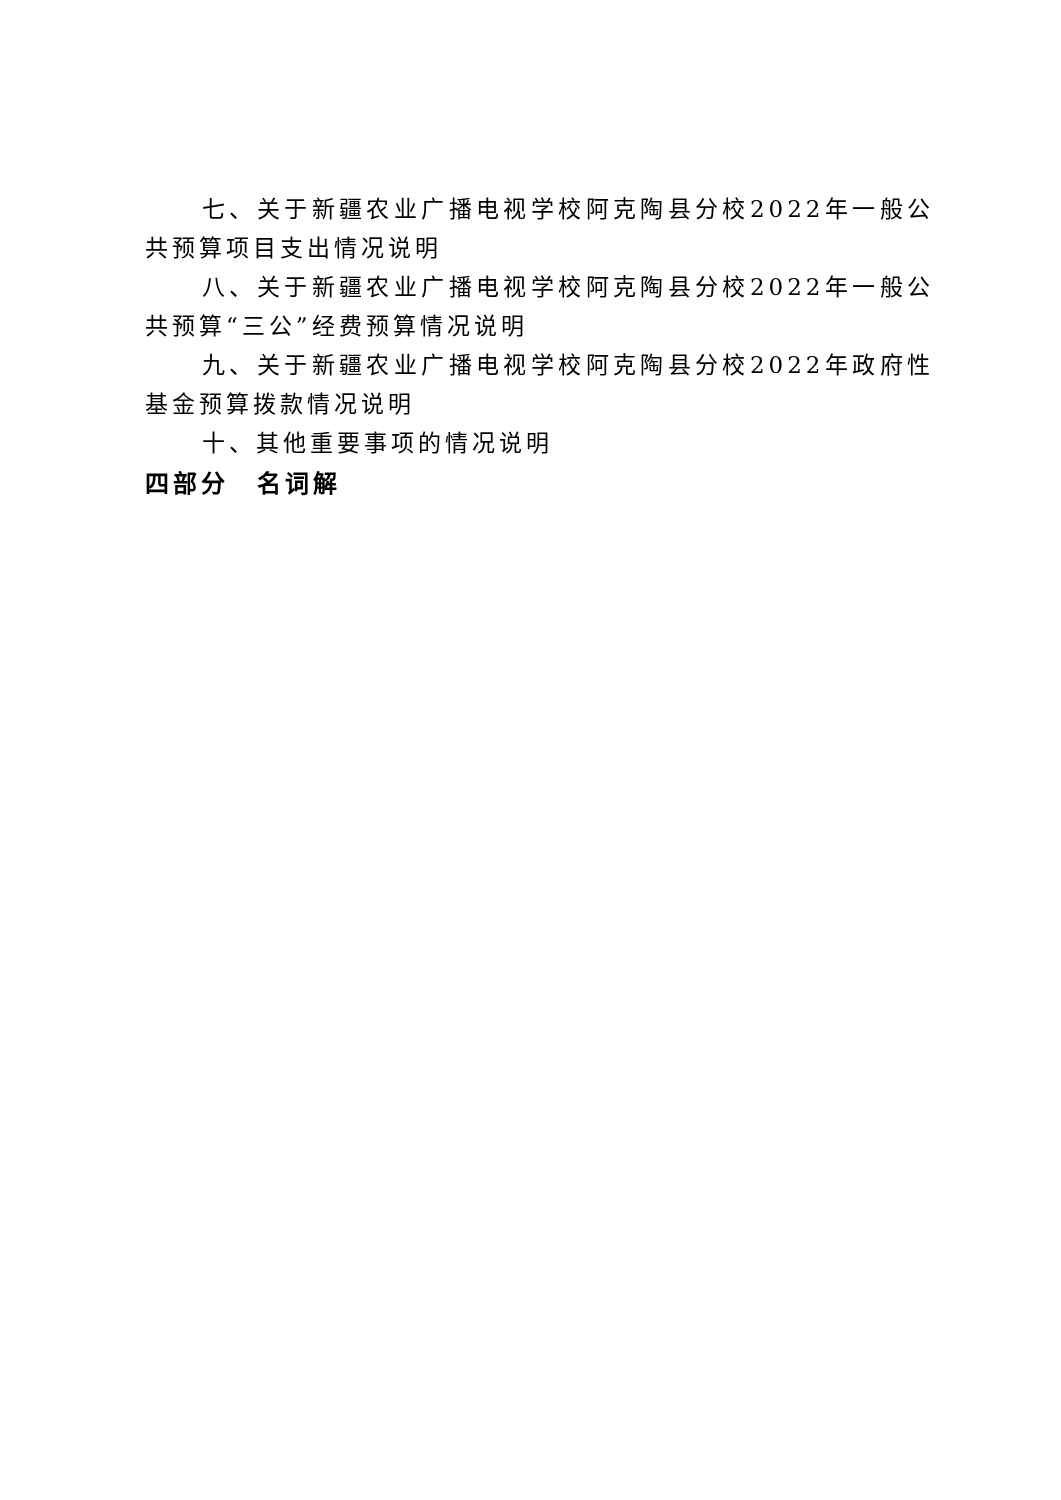七、关于新疆农业广播电视学校阿克陶县分校2022年一般公共预算项目支出情况说明
八、关于新疆农业广播电视学校阿克陶县分校2022年一般公共预算“三公”经费预算情况说明
九、关于新疆农业广播电视学校阿克陶县分校2022年政府性基金预算拨款情况说明
十、其他重要事项的情况说明
四部分　名词解